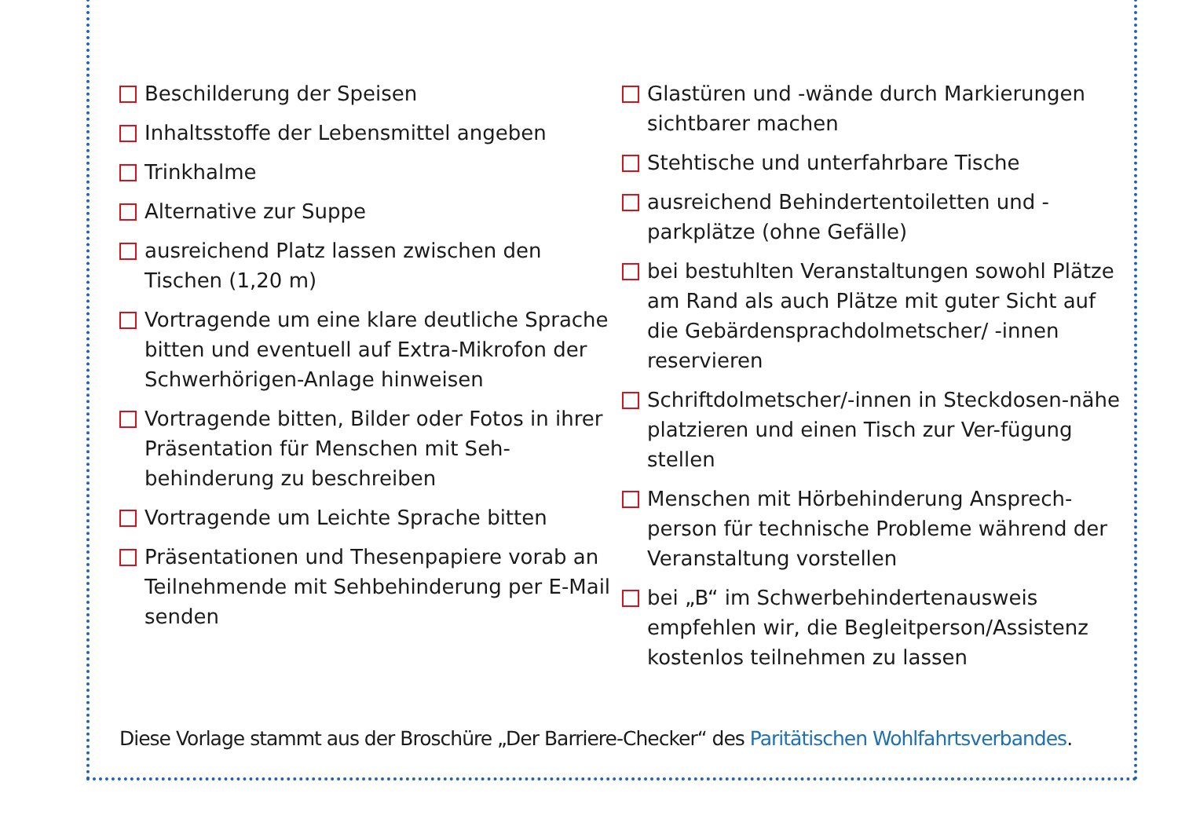Beschilderung der Speisen
Inhaltsstoffe der Lebensmittel angeben
Trinkhalme
Alternative zur Suppe
ausreichend Platz lassen zwischen den Tischen (1,20 m)
Vortragende um eine klare deutliche Sprache bitten und eventuell auf Extra-Mikrofon der Schwerhörigen-Anlage hinweisen
Vortragende bitten, Bilder oder Fotos in ihrer Präsentation für Menschen mit Seh-behinderung zu beschreiben
Vortragende um Leichte Sprache bitten
Präsentationen und Thesenpapiere vorab an Teilnehmende mit Sehbehinderung per E-Mail senden
Glastüren und -wände durch Markierungen sichtbarer machen
Stehtische und unterfahrbare Tische
ausreichend Behindertentoiletten und -parkplätze (ohne Gefälle)
bei bestuhlten Veranstaltungen sowohl Plätze am Rand als auch Plätze mit guter Sicht auf die Gebärdensprachdolmetscher/ -innen reservieren
Schriftdolmetscher/-innen in Steckdosen-nähe platzieren und einen Tisch zur Ver-fügung stellen
Menschen mit Hörbehinderung Ansprech-person für technische Probleme während der Veranstaltung vorstellen
bei „B“ im Schwerbehindertenausweis empfehlen wir, die Begleitperson/Assistenz kostenlos teilnehmen zu lassen
Diese Vorlage stammt aus der Broschüre „Der Barriere-Checker“ des Paritätischen Wohlfahrtsverbandes.